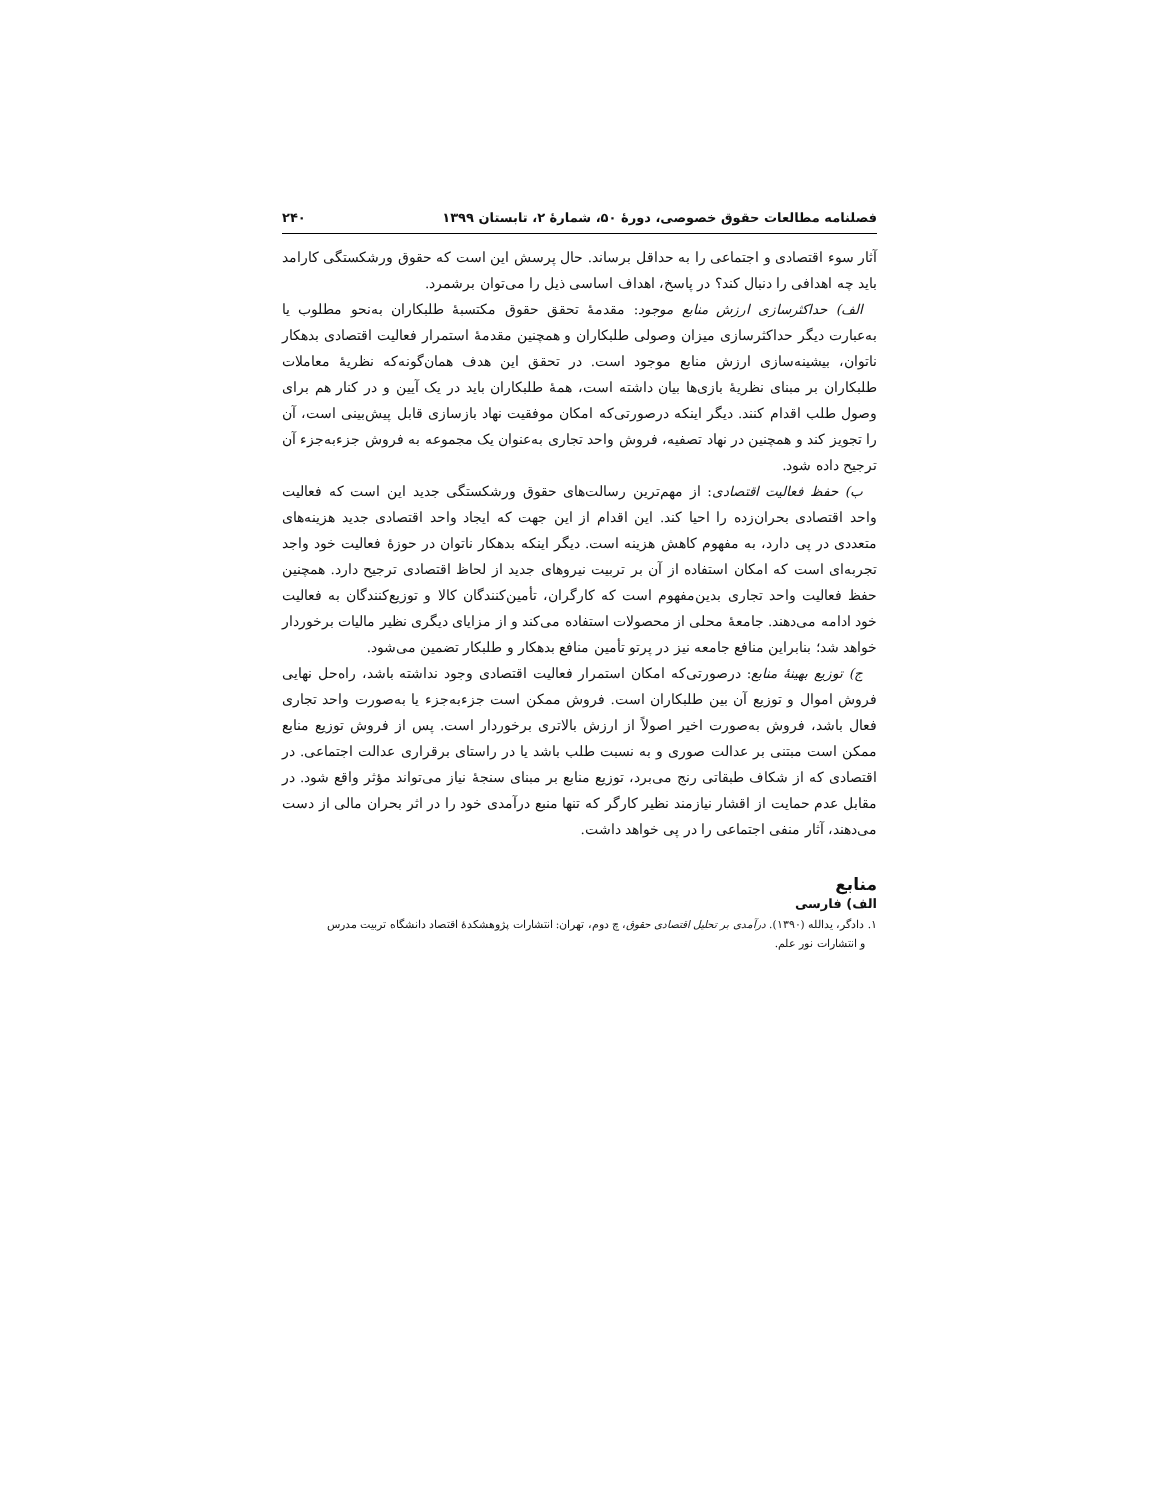فصلنامه مطالعات حقوق خصوصی، دورهٔ ۵۰، شمارهٔ ۲، تابستان ۱۳۹۹ ۲۴۰
آثار سوء اقتصادی و اجتماعی را به حداقل برساند. حال پرسش این است که حقوق ورشکستگی کارامد باید چه اهدافی را دنبال کند؟ در پاسخ، اهداف اساسی ذیل را می‌توان برشمرد.
الف) حداکثرسازی ارزش منابع موجود: مقدمهٔ تحقق حقوق مکتسبهٔ طلبکاران به‌نحو مطلوب یا به‌عبارت دیگر حداکثرسازی میزان وصولی طلبکاران و همچنین مقدمهٔ استمرار فعالیت اقتصادی بدهکار ناتوان، بیشینه‌سازی ارزش منابع موجود است. در تحقق این هدف همان‌گونه‌که نظریهٔ معاملات طلبکاران بر مبنای نظریهٔ بازی‌ها بیان داشته است، همهٔ طلبکاران باید در یک آیین و در کنار هم برای وصول طلب اقدام کنند. دیگر اینکه درصورتی‌که امکان موفقیت نهاد بازسازی قابل پیش‌بینی است، آن را تجویز کند و همچنین در نهاد تصفیه، فروش واحد تجاری به‌عنوان یک مجموعه به فروش جزءبه‌جزء آن ترجیح داده شود.
ب) حفظ فعالیت اقتصادی: از مهم‌ترین رسالت‌های حقوق ورشکستگی جدید این است که فعالیت واحد اقتصادی بحران‌زده را احیا کند. این اقدام از این جهت که ایجاد واحد اقتصادی جدید هزینه‌های متعددی در پی دارد، به مفهوم کاهش هزینه است. دیگر اینکه بدهکار ناتوان در حوزهٔ فعالیت خود واجد تجربه‌ای است که امکان استفاده از آن بر تربیت نیروهای جدید از لحاظ اقتصادی ترجیح دارد. همچنین حفظ فعالیت واحد تجاری بدین‌مفهوم است که کارگران، تأمین‌کنندگان کالا و توزیع‌کنندگان به فعالیت خود ادامه می‌دهند. جامعهٔ محلی از محصولات استفاده می‌کند و از مزایای دیگری نظیر مالیات برخوردار خواهد شد؛ بنابراین منافع جامعه نیز در پرتو تأمین منافع بدهکار و طلبکار تضمین می‌شود.
ج) توزیع بهینهٔ منابع: درصورتی‌که امکان استمرار فعالیت اقتصادی وجود نداشته باشد، راه‌حل نهایی فروش اموال و توزیع آن بین طلبکاران است. فروش ممکن است جزءبه‌جزء یا به‌صورت واحد تجاری فعال باشد، فروش به‌صورت اخیر اصولاً از ارزش بالاتری برخوردار است. پس از فروش توزیع منابع ممکن است مبتنی بر عدالت صوری و به نسبت طلب باشد یا در راستای برقراری عدالت اجتماعی. در اقتصادی که از شکاف طبقاتی رنج می‌برد، توزیع منابع بر مبنای سنجهٔ نیاز می‌تواند مؤثر واقع شود. در مقابل عدم حمایت از اقشار نیازمند نظیر کارگر که تنها منبع درآمدی خود را در اثر بحران مالی از دست می‌دهند، آثار منفی اجتماعی را در پی خواهد داشت.
منابع
الف) فارسی
۱. دادگر، یدالله (۱۳۹۰). درآمدی بر تحلیل اقتصادی حقوق، چ دوم، تهران: انتشارات پژوهشکدهٔ اقتصاد دانشگاه تربیت مدرس
و انتشارات نور علم.